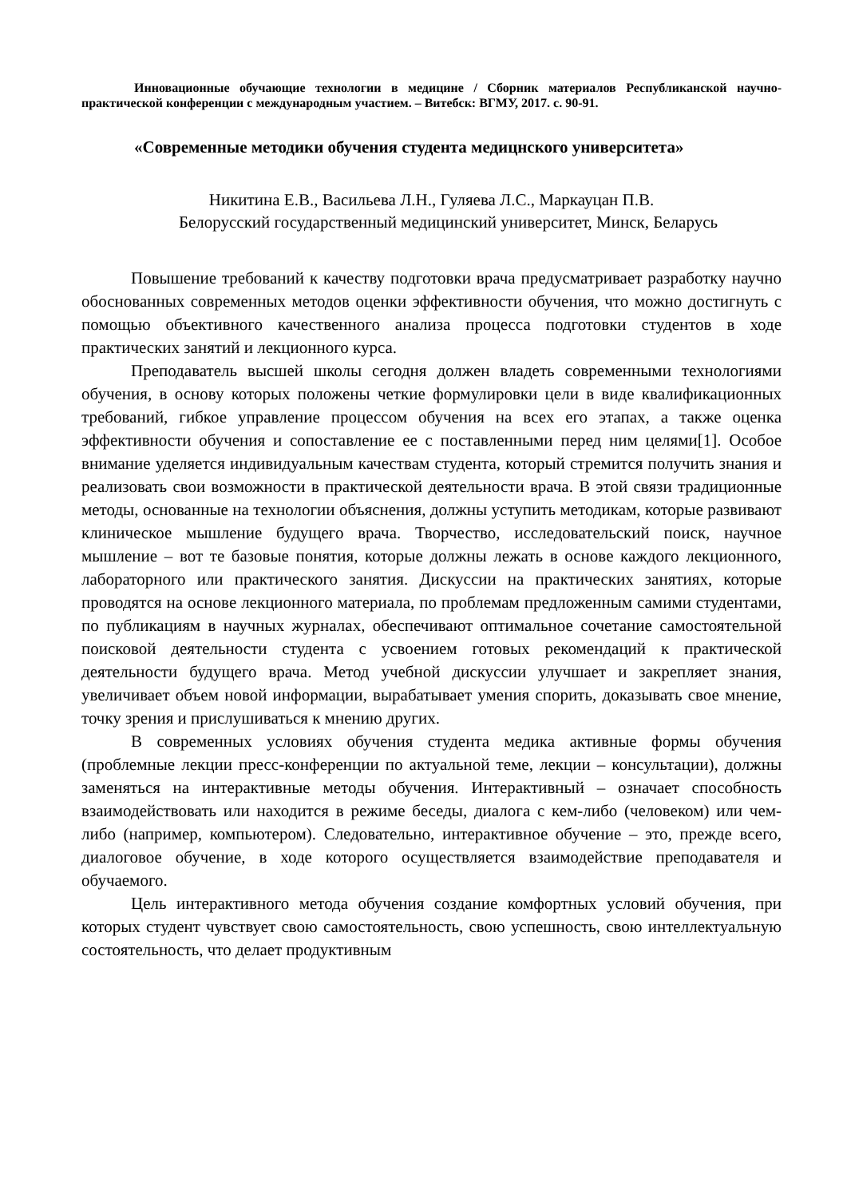Инновационные обучающие технологии в медицине / Сборник материалов Республиканской научно-практической конференции с международным участием. – Витебск: ВГМУ, 2017. с. 90-91.
«Современные методики обучения студента медицнского университета»
Никитина Е.В., Васильева Л.Н., Гуляева Л.С., Маркауцан П.В.
Белорусский государственный медицинский университет, Минск, Беларусь
Повышение требований к качеству подготовки врача предусматривает разработку научно обоснованных современных методов оценки эффективности обучения, что можно достигнуть с помощью объективного качественного анализа процесса подготовки студентов в ходе практических занятий и лекционного курса.
Преподаватель высшей школы сегодня должен владеть современными технологиями обучения, в основу которых положены четкие формулировки цели в виде квалификационных требований, гибкое управление процессом обучения на всех его этапах, а также оценка эффективности обучения и сопоставление ее с поставленными перед ним целями[1]. Особое внимание уделяется индивидуальным качествам студента, который стремится получить знания и реализовать свои возможности в практической деятельности врача. В этой связи традиционные методы, основанные на технологии объяснения, должны уступить методикам, которые развивают клиническое мышление будущего врача. Творчество, исследовательский поиск, научное мышление – вот те базовые понятия, которые должны лежать в основе каждого лекционного, лабораторного или практического занятия. Дискуссии на практических занятиях, которые проводятся на основе лекционного материала, по проблемам предложенным самими студентами, по публикациям в научных журналах, обеспечивают оптимальное сочетание самостоятельной поисковой деятельности студента с усвоением готовых рекомендаций к практической деятельности будущего врача. Метод учебной дискуссии улучшает и закрепляет знания, увеличивает объем новой информации, вырабатывает умения спорить, доказывать свое мнение, точку зрения и прислушиваться к мнению других.
В современных условиях обучения студента медика активные формы обучения (проблемные лекции пресс-конференции по актуальной теме, лекции – консультации), должны заменяться на интерактивные методы обучения. Интерактивный – означает способность взаимодействовать или находится в режиме беседы, диалога с кем-либо (человеком) или чем-либо (например, компьютером). Следовательно, интерактивное обучение – это, прежде всего, диалоговое обучение, в ходе которого осуществляется взаимодействие преподавателя и обучаемого.
Цель интерактивного метода обучения создание комфортных условий обучения, при которых студент чувствует свою самостоятельность, свою успешность, свою интеллектуальную состоятельность, что делает продуктивным